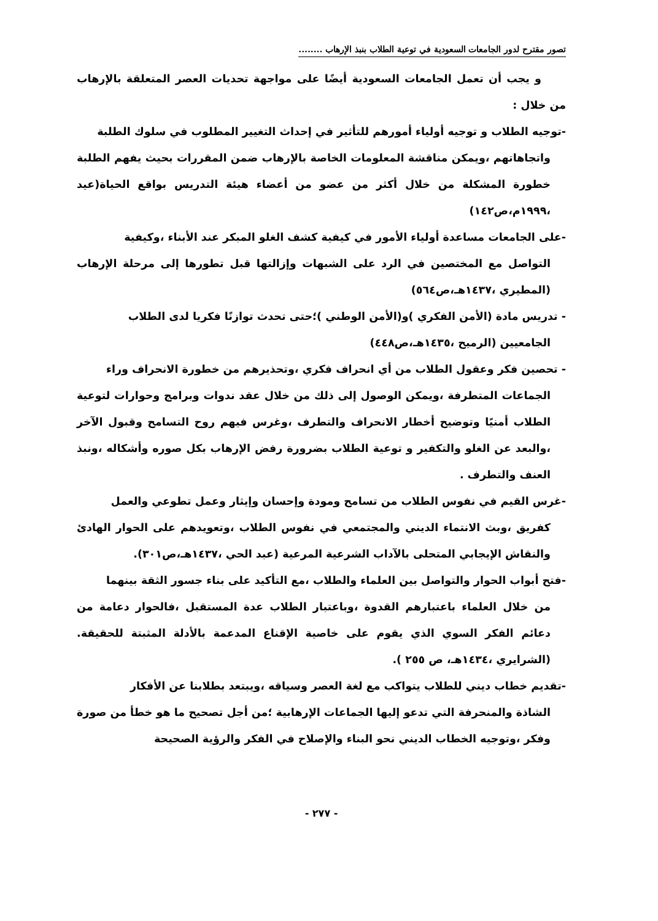تصور مقترح لدور الجامعات السعودية في توعية الطلاب بنبذ الإرهاب ........
و يجب أن تعمل الجامعات السعودية أيضًا على مواجهة تحديات العصر المتعلقة بالإرهاب من خلال :
-توجيه الطلاب و توجيه أولياء أمورهم للتأثير في إحداث التغيير المطلوب في سلوك الطلبة
واتجاهاتهم ،ويمكن مناقشة المعلومات الخاصة بالإرهاب ضمن المقررات بحيث يفهم الطلبة خطورة المشكلة من خلال أكثر من عضو من أعضاء هيئة التدريس بواقع الحياة(عيد ،١٩٩٩م،ص١٤٢)
-على الجامعات مساعدة أولياء الأمور في كيفية كشف الغلو المبكر عند الأبناء ،وكيفية
التواصل مع المختصين في الرد على الشبهات وإزالتها قبل تطورها إلى مرحلة الإرهاب (المطيري ،١٤٣٧هـ،ص٥٦٤)
- تدريس مادة (الأمن الفكري )و(الأمن الوطني )؛حتى تحدث توازنًا فكريا لدى الطلاب
الجامعيين (الرميح ،١٤٣٥هـ،ص٤٤٨)
- تحصين فكر وعقول الطلاب من أي انحراف فكري ،وتحذيرهم من خطورة الانحراف وراء
الجماعات المتطرفة ،ويمكن الوصول إلى ذلك من خلال عقد ندوات وبرامج وحوارات لتوعية الطلاب أمنيًا وتوضيح أخطار الانحراف والتطرف ،وغرس فيهم روح التسامح وقبول الآخر ،والبعد عن الغلو والتكفير و توعية الطلاب بضرورة رفض الإرهاب بكل صوره وأشكاله ،ونبذ العنف والتطرف .
-غرس القيم في نفوس الطلاب من تسامح ومودة وإحسان وإيثار وعمل تطوعي والعمل
كفريق ،وبث الانتماء الديني والمجتمعي في نفوس الطلاب ،وتعويدهم على الحوار الهادئ والنقاش الإيجابي المتحلى بالآداب الشرعية المرعية (عبد الحي ،١٤٣٧هـ،ص٣٠١).
-فتح أبواب الحوار والتواصل بين العلماء والطلاب ،مع التأكيد على بناء جسور الثقة بينهما
من خلال العلماء باعتبارهم القدوة ،وباعتبار الطلاب عدة المستقبل ،فالحوار دعامة من دعائم الفكر السوي الذي يقوم على خاصية الإقناع المدعمة بالأدلة المثبتة للحقيقة. (الشرايري ،١٤٣٤هـ، ص ٢٥٥ ).
-تقديم خطاب ديني للطلاب يتواكب مع لغة العصر وسياقه ،ويبتعد بطلابنا عن الأفكار
الشاذة والمنحرفة التي تدعو إليها الجماعات الإرهابية ؛من أجل تصحيح ما هو خطأ من صورة وفكر ،وتوجيه الخطاب الديني نحو البناء والإصلاح في الفكر والرؤية الصحيحة
- ٢٧٧ -